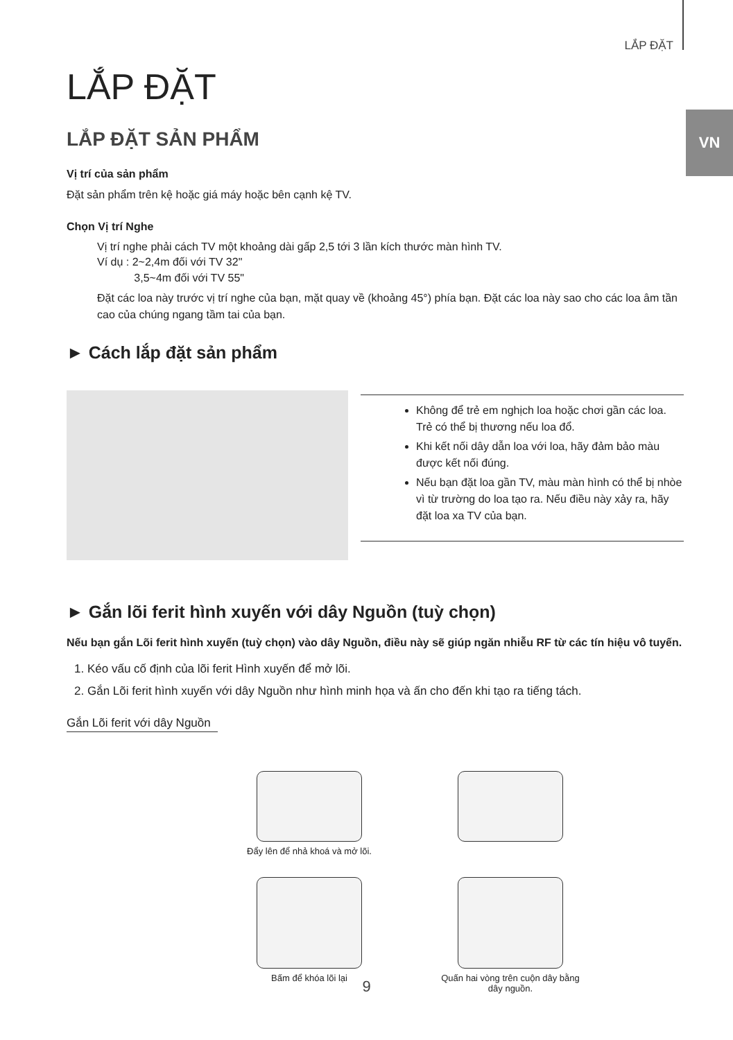LẮP ĐẶT
VN
LẮP ĐẶT
LẮP ĐẶT SẢN PHẨM
Vị trí của sản phẩm
Đặt sản phẩm trên kệ hoặc giá máy hoặc bên cạnh kệ TV.
Chọn Vị trí Nghe
Vị trí nghe phải cách TV một khoảng dài gấp 2,5 tới 3 lần kích thước màn hình TV.
Ví dụ : 2~2,4m đối với TV 32"
3,5~4m đối với TV 55"
Đặt các loa này trước vị trí nghe của bạn, mặt quay về (khoảng 45°) phía bạn. Đặt các loa này sao cho các loa âm tần cao của chúng ngang tầm tai của bạn.
► Cách lắp đặt sản phẩm
Không để trẻ em nghịch loa hoặc chơi gần các loa. Trẻ có thể bị thương nếu loa đổ.
Khi kết nối dây dẫn loa với loa, hãy đảm bảo màu được kết nối đúng.
Nếu bạn đặt loa gần TV, màu màn hình có thể bị nhòe vì từ trường do loa tạo ra. Nếu điều này xảy ra, hãy đặt loa xa TV của bạn.
► Gắn lõi ferit hình xuyến với dây Nguồn (tuỳ chọn)
Nếu bạn gắn Lõi ferit hình xuyến (tuỳ chọn) vào dây Nguồn, điều này sẽ giúp ngăn nhiễu RF từ các tín hiệu vô tuyến.
1. Kéo vấu cố định của lõi ferit Hình xuyến để mở lõi.
2. Gắn Lõi ferit hình xuyến với dây Nguồn như hình minh họa và ấn cho đến khi tạo ra tiếng tách.
Gắn Lõi ferit với dây Nguồn
Đẩy lên để nhả khoá và mở lõi.
Bấm để khóa lõi lại
Quấn hai vòng trên cuộn dây bằng dây nguồn.
9